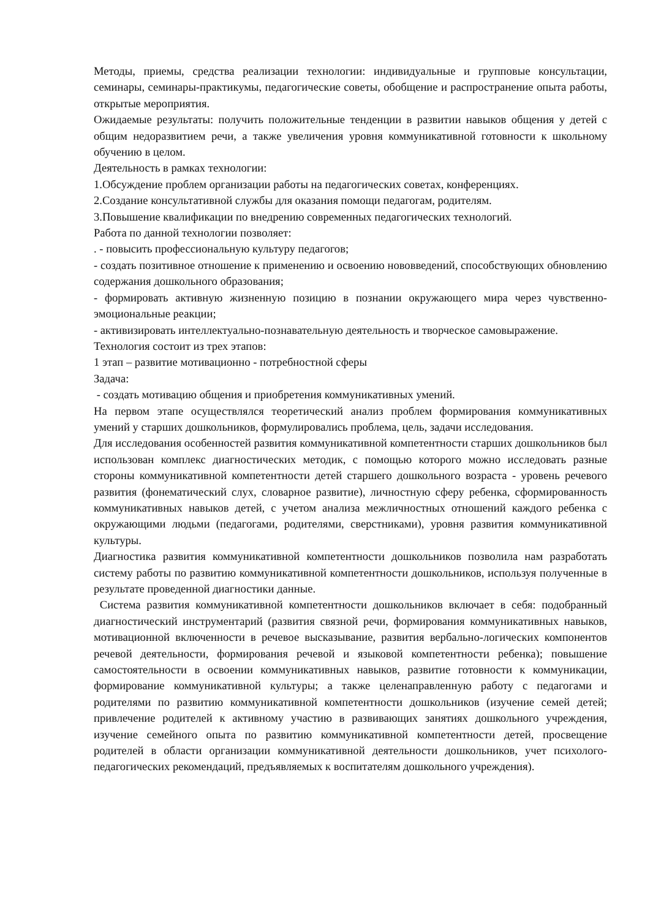Методы, приемы, средства реализации технологии: индивидуальные и групповые консультации, семинары, семинары-практикумы, педагогические советы, обобщение и распространение опыта работы, открытые мероприятия.
Ожидаемые результаты: получить положительные тенденции в развитии навыков общения у детей с общим недоразвитием речи, а также увеличения уровня коммуникативной готовности к школьному обучению в целом.
Деятельность в рамках технологии:
1.Обсуждение проблем организации работы на педагогических советах, конференциях.
2.Создание консультативной службы для оказания помощи педагогам, родителям.
3.Повышение квалификации по внедрению современных педагогических технологий.
Работа по данной технологии позволяет:
. - повысить профессиональную культуру педагогов;
- создать позитивное отношение к применению и освоению нововведений, способствующих обновлению содержания дошкольного образования;
- формировать активную жизненную позицию в познании окружающего мира через чувственно-эмоциональные реакции;
- активизировать интеллектуально-познавательную деятельность и творческое самовыражение.
Технология состоит из трех этапов:
1 этап – развитие мотивационно - потребностной сферы
Задача:
- создать мотивацию общения и приобретения коммуникативных умений.
На первом этапе осуществлялся теоретический анализ проблем формирования коммуникативных умений у старших дошкольников, формулировались проблема, цель, задачи исследования.
Для исследования особенностей развития коммуникативной компетентности старших дошкольников был использован комплекс диагностических методик, с помощью которого можно исследовать разные стороны коммуникативной компетентности детей старшего дошкольного возраста - уровень речевого развития (фонематический слух, словарное развитие), личностную сферу ребенка, сформированность коммуникативных навыков детей, с учетом анализа межличностных отношений каждого ребенка с окружающими людьми (педагогами, родителями, сверстниками), уровня развития коммуникативной культуры.
Диагностика развития коммуникативной компетентности дошкольников позволила нам разработать систему работы по развитию коммуникативной компетентности дошкольников, используя полученные в результате проведенной диагностики данные.
Система развития коммуникативной компетентности дошкольников включает в себя: подобранный диагностический инструментарий (развития связной речи, формирования коммуникативных навыков, мотивационной включенности в речевое высказывание, развития вербально-логических компонентов речевой деятельности, формирования речевой и языковой компетентности ребенка); повышение самостоятельности в освоении коммуникативных навыков, развитие готовности к коммуникации, формирование коммуникативной культуры; а также целенаправленную работу с педагогами и родителями по развитию коммуникативной компетентности дошкольников (изучение семей детей; привлечение родителей к активному участию в развивающих занятиях дошкольного учреждения, изучение семейного опыта по развитию коммуникативной компетентности детей, просвещение родителей в области организации коммуникативной деятельности дошкольников, учет психолого-педагогических рекомендаций, предъявляемых к воспитателям дошкольного учреждения).